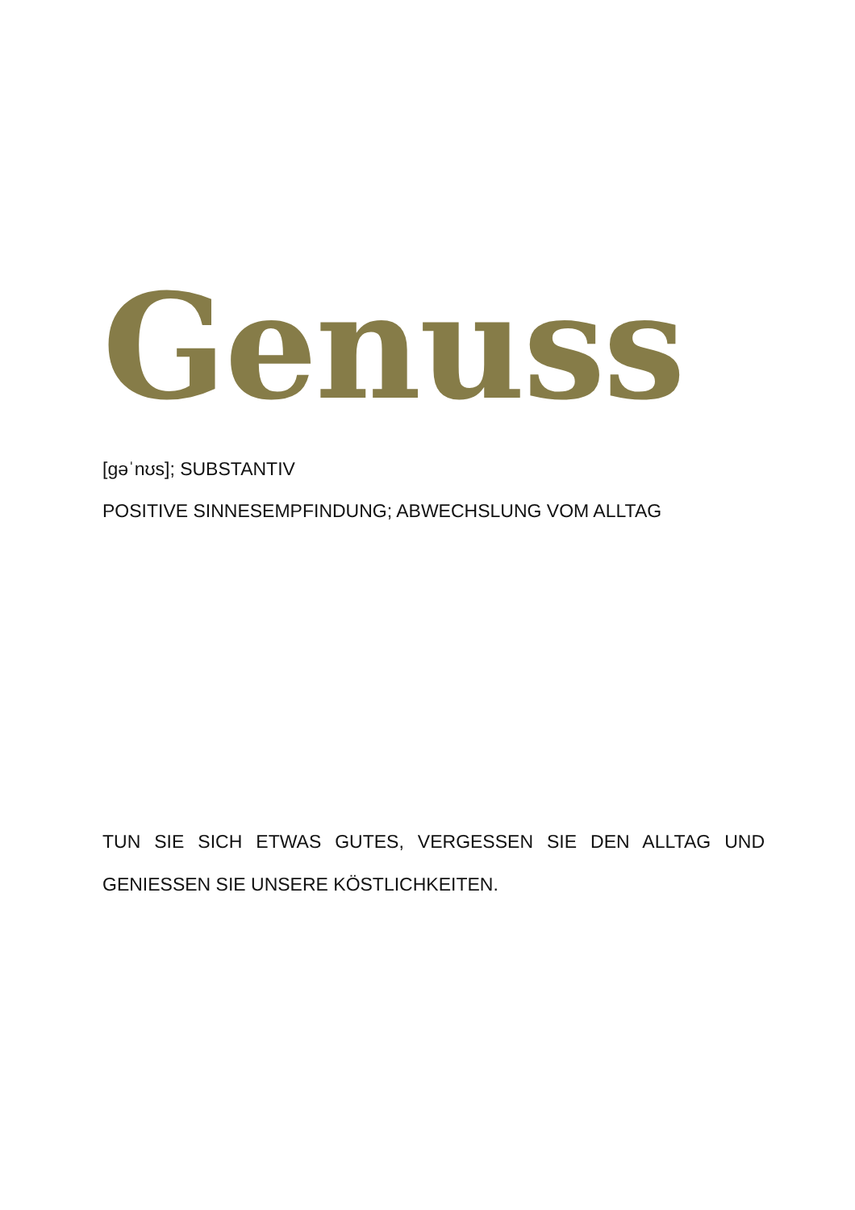Genuss
[gəˈnʊs]; SUBSTANTIV
POSITIVE SINNESEMPFINDUNG; ABWECHSLUNG VOM ALLTAG
TUN SIE SICH ETWAS GUTES, VERGESSEN SIE DEN ALLTAG UND GENIESSEN SIE UNSERE KÖSTLICHKEITEN.